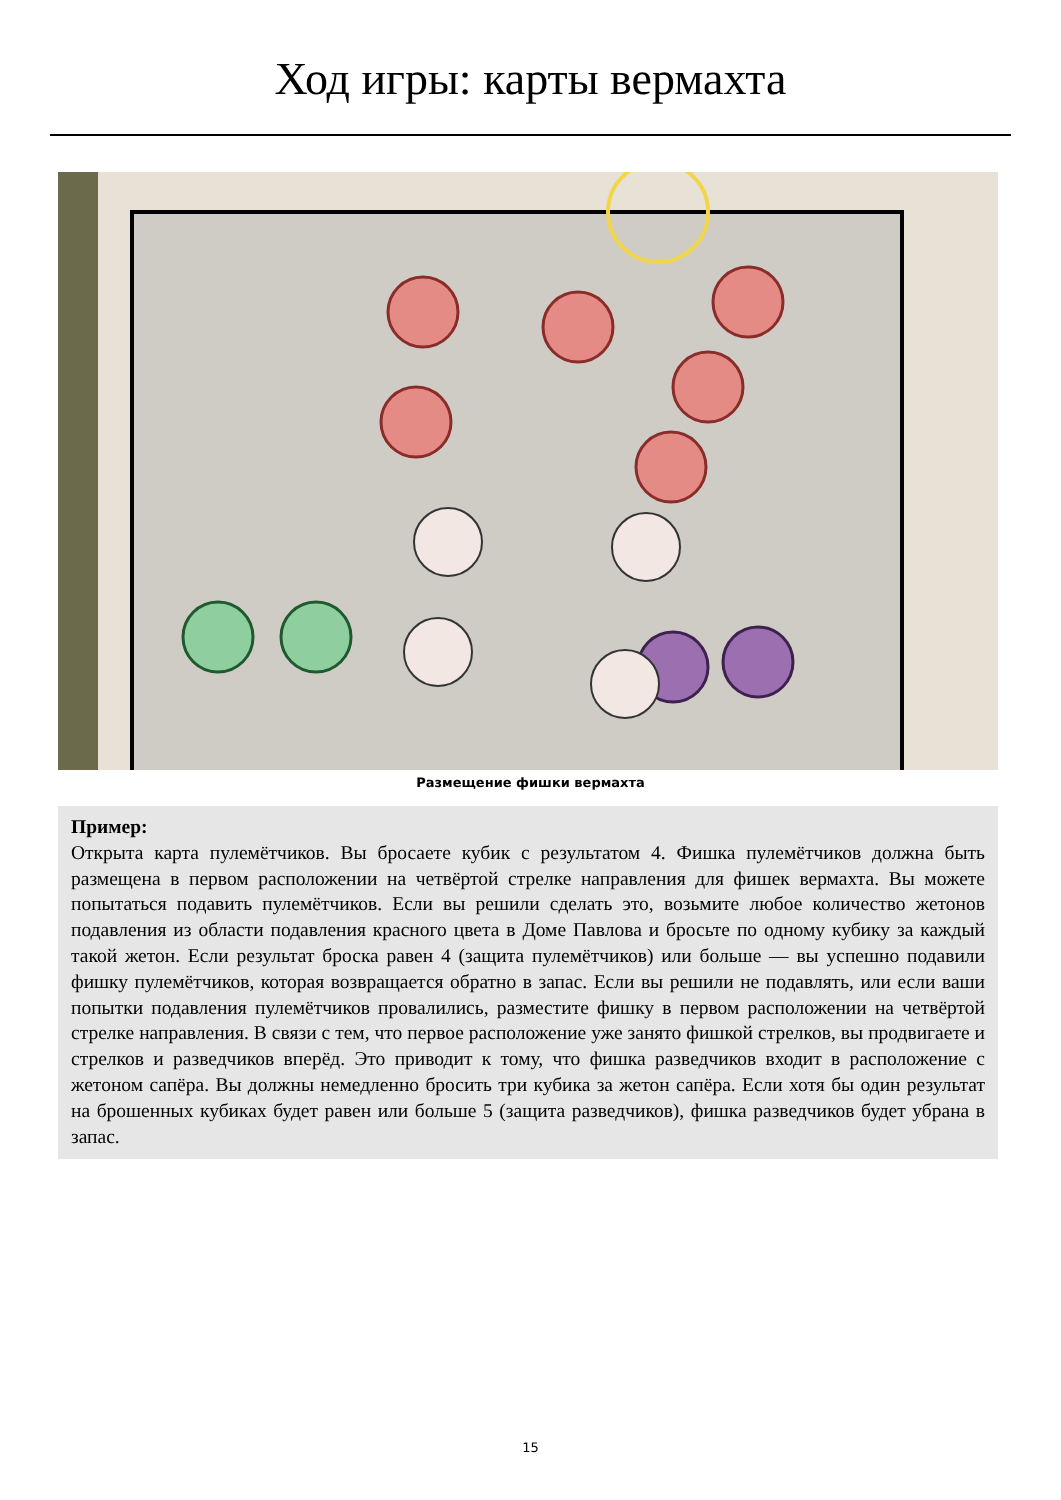Ход игры: карты вермахта
Размещение фишки вермахта
Пример:
Открыта карта пулемётчиков. Вы бросаете кубик с результатом 4. Фишка пулемётчиков должна быть размещена в первом расположении на четвёртой стрелке направления для фишек вермахта. Вы можете попытаться подавить пулемётчиков. Если вы решили сделать это, возьмите любое количество жетонов подавления из области подавления красного цвета в Доме Павлова и бросьте по одному кубику за каждый такой жетон. Если результат броска равен 4 (защита пулемётчиков) или больше — вы успешно подавили фишку пулемётчиков, которая возвращается обратно в запас. Если вы решили не подавлять, или если ваши попытки подавления пулемётчиков провалились, разместите фишку в первом расположении на четвёртой стрелке направления. В связи с тем, что первое расположение уже занято фишкой стрелков, вы продвигаете и стрелков и разведчиков вперёд. Это приводит к тому, что фишка разведчиков входит в расположение с жетоном сапёра. Вы должны немедленно бросить три кубика за жетон сапёра. Если хотя бы один результат на брошенных кубиках будет равен или больше 5 (защита разведчиков), фишка разведчиков будет убрана в запас.
15